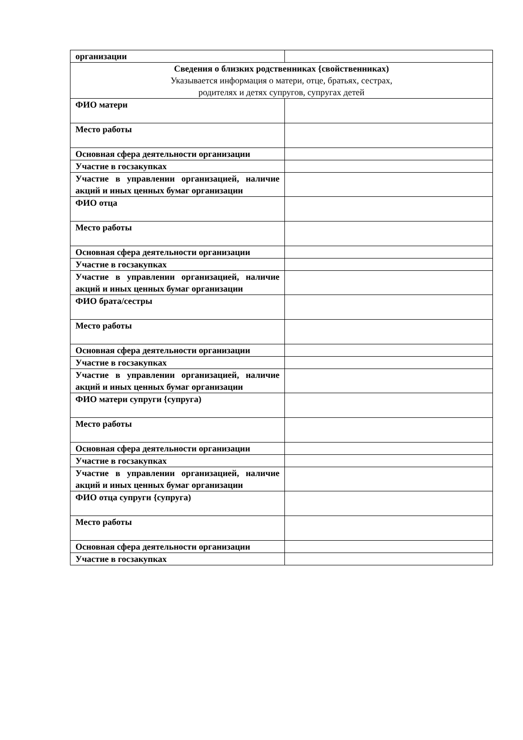| организации | |
| Сведения о близких родственниках {свойственниках) Указывается информация о матери, отце, братьях, сестрах, родителях и детях супругов, супругах детей | |
| ФИО матери | |
| Место работы | |
| Основная сфера деятельности организации | |
| Участие в госзакупках | |
| Участие в управлении организацией, наличие акций и иных ценных бумаг организации | |
| ФИО отца | |
| Место работы | |
| Основная сфера деятельности организации | |
| Участие в госзакупках | |
| Участие в управлении организацией, наличие акций и иных ценных бумаг организации | |
| ФИО брата/сестры | |
| Место работы | |
| Основная сфера деятельности организации | |
| Участие в госзакупках | |
| Участие в управлении организацией, наличие акций и иных ценных бумаг организации | |
| ФИО матери супруги {супруга) | |
| Место работы | |
| Основная сфера деятельности организации | |
| Участие в госзакупках | |
| Участие в управлении организацией, наличие акций и иных ценных бумаг организации | |
| ФИО отца супруги {супруга) | |
| Место работы | |
| Основная сфера деятельности организации | |
| Участие в госзакупках | |